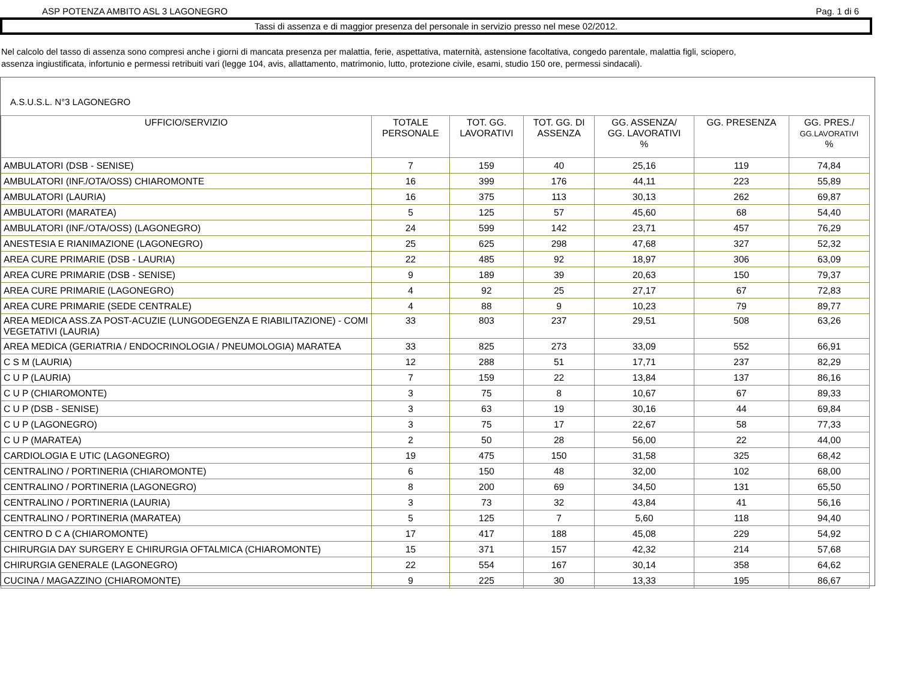ASP POTENZA AMBITO ASL 3 LAGONEGRO Pag. 1 di 6
Tassi di assenza e di maggior presenza del personale in servizio presso nel mese 02/2012.
Nel calcolo del tasso di assenza sono compresi anche i giorni di mancata presenza per malattia, ferie, aspettativa, maternità, astensione facoltativa, congedo parentale, malattia figli, sciopero,
assenza ingiustificata, infortunio e permessi retribuiti vari (legge 104, avis, allattamento, matrimonio, lutto, protezione civile, esami, studio 150 ore, permessi sindacali).
A.S.U.S.L. N°3 LAGONEGRO
| UFFICIO/SERVIZIO | TOTALE PERSONALE | TOT. GG. LAVORATIVI | TOT. GG. DI ASSENZA | GG. ASSENZA/ GG. LAVORATIVI % | GG. PRESENZA | GG. PRES./ GG.LAVORATIVI % |
| --- | --- | --- | --- | --- | --- | --- |
| AMBULATORI (DSB - SENISE) | 7 | 159 | 40 | 25,16 | 119 | 74,84 |
| AMBULATORI (INF./OTA/OSS) CHIAROMONTE | 16 | 399 | 176 | 44,11 | 223 | 55,89 |
| AMBULATORI (LAURIA) | 16 | 375 | 113 | 30,13 | 262 | 69,87 |
| AMBULATORI (MARATEA) | 5 | 125 | 57 | 45,60 | 68 | 54,40 |
| AMBULATORI (INF./OTA/OSS) (LAGONEGRO) | 24 | 599 | 142 | 23,71 | 457 | 76,29 |
| ANESTESIA E RIANIMAZIONE (LAGONEGRO) | 25 | 625 | 298 | 47,68 | 327 | 52,32 |
| AREA CURE PRIMARIE (DSB - LAURIA) | 22 | 485 | 92 | 18,97 | 306 | 63,09 |
| AREA CURE PRIMARIE (DSB - SENISE) | 9 | 189 | 39 | 20,63 | 150 | 79,37 |
| AREA CURE PRIMARIE (LAGONEGRO) | 4 | 92 | 25 | 27,17 | 67 | 72,83 |
| AREA CURE PRIMARIE (SEDE CENTRALE) | 4 | 88 | 9 | 10,23 | 79 | 89,77 |
| AREA MEDICA ASS.ZA POST-ACUZIE (LUNGODEGENZA E RIABILITAZIONE) - COMI VEGETATIVI (LAURIA) | 33 | 803 | 237 | 29,51 | 508 | 63,26 |
| AREA MEDICA (GERIATRIA / ENDOCRINOLOGIA / PNEUMOLOGIA) MARATEA | 33 | 825 | 273 | 33,09 | 552 | 66,91 |
| C S M (LAURIA) | 12 | 288 | 51 | 17,71 | 237 | 82,29 |
| C U P (LAURIA) | 7 | 159 | 22 | 13,84 | 137 | 86,16 |
| C U P (CHIAROMONTE) | 3 | 75 | 8 | 10,67 | 67 | 89,33 |
| C U P (DSB - SENISE) | 3 | 63 | 19 | 30,16 | 44 | 69,84 |
| C U P (LAGONEGRO) | 3 | 75 | 17 | 22,67 | 58 | 77,33 |
| C U P (MARATEA) | 2 | 50 | 28 | 56,00 | 22 | 44,00 |
| CARDIOLOGIA E UTIC (LAGONEGRO) | 19 | 475 | 150 | 31,58 | 325 | 68,42 |
| CENTRALINO / PORTINERIA (CHIAROMONTE) | 6 | 150 | 48 | 32,00 | 102 | 68,00 |
| CENTRALINO / PORTINERIA (LAGONEGRO) | 8 | 200 | 69 | 34,50 | 131 | 65,50 |
| CENTRALINO / PORTINERIA (LAURIA) | 3 | 73 | 32 | 43,84 | 41 | 56,16 |
| CENTRALINO / PORTINERIA (MARATEA) | 5 | 125 | 7 | 5,60 | 118 | 94,40 |
| CENTRO D C A (CHIAROMONTE) | 17 | 417 | 188 | 45,08 | 229 | 54,92 |
| CHIRURGIA DAY SURGERY E CHIRURGIA OFTALMICA (CHIAROMONTE) | 15 | 371 | 157 | 42,32 | 214 | 57,68 |
| CHIRURGIA GENERALE (LAGONEGRO) | 22 | 554 | 167 | 30,14 | 358 | 64,62 |
| CUCINA / MAGAZZINO (CHIAROMONTE) | 9 | 225 | 30 | 13,33 | 195 | 86,67 |